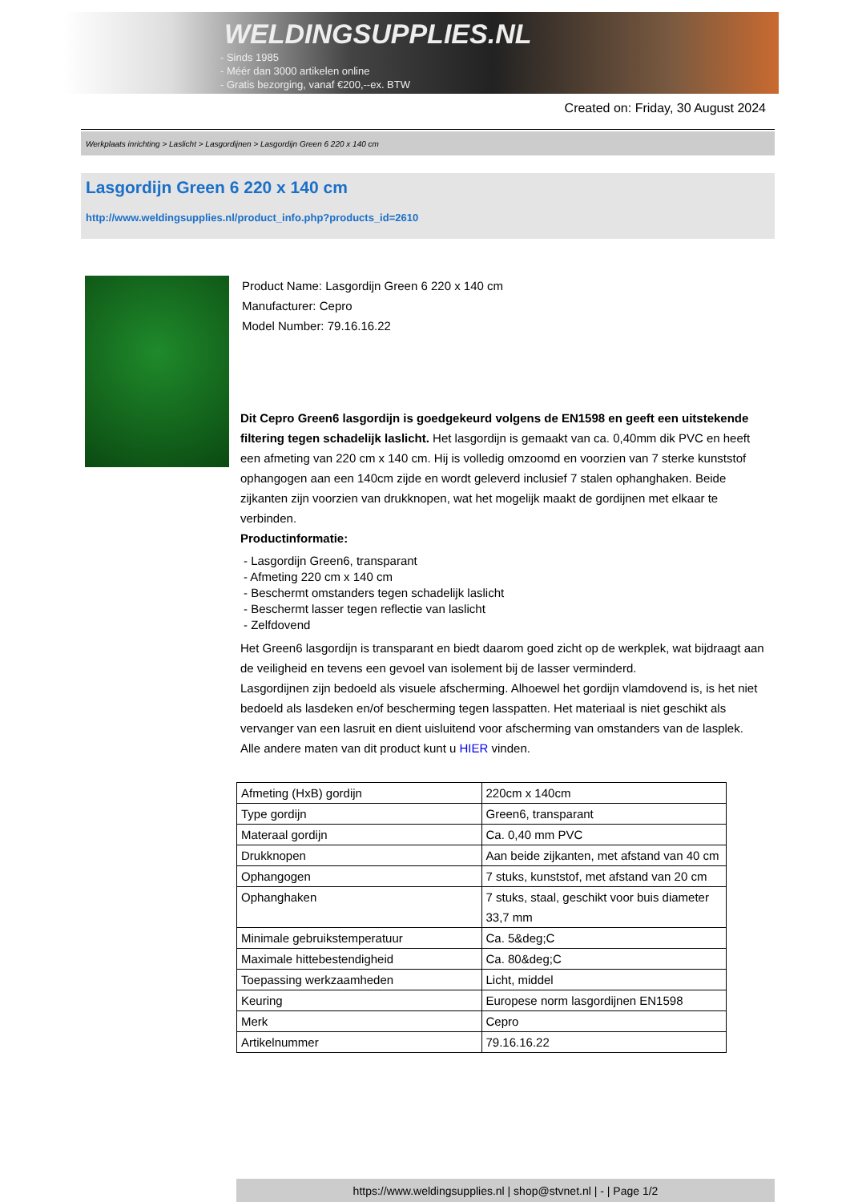WELDINGSUPPLIES.NL
- Sinds 1985
- Méér dan 3000 artikelen online
- Gratis bezorging, vanaf €200,--ex. BTW
Created on: Friday, 30 August 2024
Werkplaats inrichting > Laslicht > Lasgordijnen > Lasgordijn Green 6 220 x 140 cm
Lasgordijn Green 6 220 x 140 cm
http://www.weldingsupplies.nl/product_info.php?products_id=2610
Product Name: Lasgordijn Green 6 220 x 140 cm
Manufacturer: Cepro
Model Number: 79.16.16.22
Dit Cepro Green6 lasgordijn is goedgekeurd volgens de EN1598 en geeft een uitstekende filtering tegen schadelijk laslicht. Het lasgordijn is gemaakt van ca. 0,40mm dik PVC en heeft een afmeting van 220 cm x 140 cm. Hij is volledig omzoomd en voorzien van 7 sterke kunststof ophangogen aan een 140cm zijde en wordt geleverd inclusief 7 stalen ophanghaken. Beide zijkanten zijn voorzien van drukknopen, wat het mogelijk maakt de gordijnen met elkaar te verbinden.
Productinformatie:
- Lasgordijn Green6, transparant
- Afmeting 220 cm x 140 cm
- Beschermt omstanders tegen schadelijk laslicht
- Beschermt lasser tegen reflectie van laslicht
- Zelfdovend
Het Green6 lasgordijn is transparant en biedt daarom goed zicht op de werkplek, wat bijdraagt aan de veiligheid en tevens een gevoel van isolement bij de lasser verminderd.
Lasgordijnen zijn bedoeld als visuele afscherming. Alhoewel het gordijn vlamdovend is, is het niet bedoeld als lasdeken en/of bescherming tegen lasspatten. Het materiaal is niet geschikt als vervanger van een lasruit en dient uisluitend voor afscherming van omstanders van de lasplek.
Alle andere maten van dit product kunt u HIER vinden.
| Afmeting (HxB) gordijn | 220cm x 140cm |
| Type gordijn | Green6, transparant |
| Materaal gordijn | Ca. 0,40 mm PVC |
| Drukknopen | Aan beide zijkanten, met afstand van 40 cm |
| Ophangogen | 7 stuks, kunststof, met afstand van 20 cm |
| Ophanghaken | 7 stuks, staal, geschikt voor buis diameter 33,7 mm |
| Minimale gebruikstemperatuur | Ca. 5&deg;C |
| Maximale hittebestendigheid | Ca. 80&deg;C |
| Toepassing werkzaamheden | Licht, middel |
| Keuring | Europese norm lasgordijnen EN1598 |
| Merk | Cepro |
| Artikelnummer | 79.16.16.22 |
https://www.weldingsupplies.nl | shop@stvnet.nl | - | Page 1/2